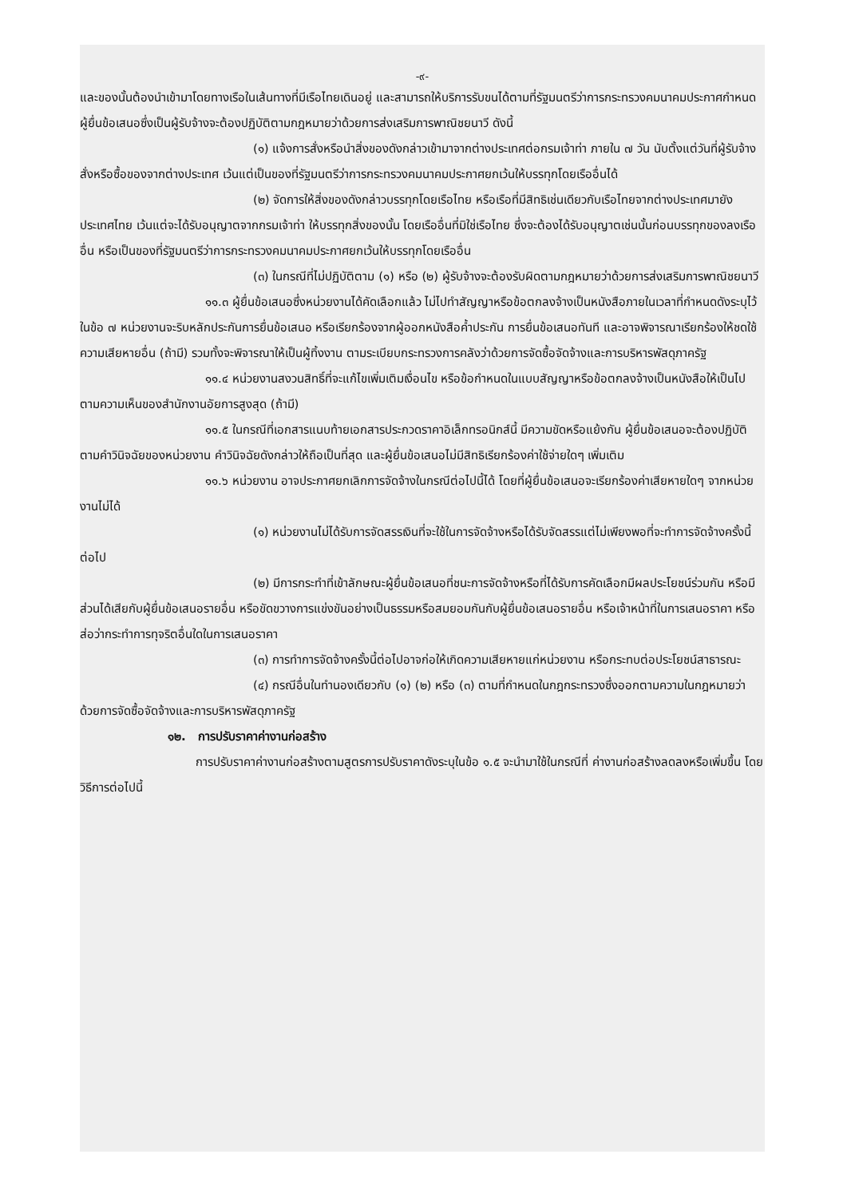-๙-
และของนั้นต้องนำเข้ามาโดยทางเรือในเส้นทางที่มีเรือไทยเดินอยู่ และสามารถให้บริการรับขนได้ตามที่รัฐมนตรีว่าการกระทรวงคมนาคมประกาศกำหนด ผู้ยื่นข้อเสนอซึ่งเป็นผู้รับจ้างจะต้องปฏิบัติตามกฎหมายว่าด้วยการส่งเสริมการพาณิชยนาวี ดังนี้
(๑) แจ้งการสั่งหรือนำสิ่งของดังกล่าวเข้ามาจากต่างประเทศต่อกรมเจ้าท่า ภายใน ๗ วัน นับตั้งแต่วันที่ผู้รับจ้างสั่งหรือซื้อของจากต่างประเทศ เว้นแต่เป็นของที่รัฐมนตรีว่าการกระทรวงคมนาคมประกาศยกเว้นให้บรรทุกโดยเรืออื่นได้
(๒) จัดการให้สิ่งของดังกล่าวบรรทุกโดยเรือไทย หรือเรือที่มีสิทธิเช่นเดียวกับเรือไทยจากต่างประเทศมายังประเทศไทย เว้นแต่จะได้รับอนุญาตจากกรมเจ้าท่า ให้บรรทุกสิ่งของนั้น โดยเรืออื่นที่มิใช่เรือไทย ซึ่งจะต้องได้รับอนุญาตเช่นนั้นก่อนบรรทุกของลงเรืออื่น หรือเป็นของที่รัฐมนตรีว่าการกระทรวงคมนาคมประกาศยกเว้นให้บรรทุกโดยเรืออื่น
(๓) ในกรณีที่ไม่ปฏิบัติตาม (๑) หรือ (๒) ผู้รับจ้างจะต้องรับผิดตามกฎหมายว่าด้วยการส่งเสริมการพาณิชยนาวี
๑๑.๓ ผู้ยื่นข้อเสนอซึ่งหน่วยงานได้คัดเลือกแล้ว ไม่ไปทำสัญญาหรือข้อตกลงจ้างเป็นหนังสือภายในเวลาที่กำหนดดังระบุไว้ในข้อ ๗ หน่วยงานจะริบหลักประกันการยื่นข้อเสนอ หรือเรียกร้องจากผู้ออกหนังสือค้ำประกัน การยื่นข้อเสนอทันที และอาจพิจารณาเรียกร้องให้ชดใช้ความเสียหายอื่น (ถ้ามี) รวมทั้งจะพิจารณาให้เป็นผู้ทิ้งงาน ตามระเบียบกระทรวงการคลังว่าด้วยการจัดซื้อจัดจ้างและการบริหารพัสดุภาครัฐ
๑๑.๔ หน่วยงานสงวนสิทธิ์ที่จะแก้ไขเพิ่มเติมเงื่อนไข หรือข้อกำหนดในแบบสัญญาหรือข้อตกลงจ้างเป็นหนังสือให้เป็นไปตามความเห็นของสำนักงานอัยการสูงสุด (ถ้ามี)
๑๑.๕ ในกรณีที่เอกสารแนบท้ายเอกสารประกวดราคาอิเล็กทรอนิกส์นี้ มีความขัดหรือแย้งกัน ผู้ยื่นข้อเสนอจะต้องปฏิบัติตามคำวินิจฉัยของหน่วยงาน คำวินิจฉัยดังกล่าวให้ถือเป็นที่สุด และผู้ยื่นข้อเสนอไม่มีสิทธิเรียกร้องค่าใช้จ่ายใดๆ เพิ่มเติม
๑๑.๖ หน่วยงาน อาจประกาศยกเลิกการจัดจ้างในกรณีต่อไปนี้ได้ โดยที่ผู้ยื่นข้อเสนอจะเรียกร้องค่าเสียหายใดๆ จากหน่วยงานไม่ได้
(๑) หน่วยงานไม่ได้รับการจัดสรรเงินที่จะใช้ในการจัดจ้างหรือได้รับจัดสรรแต่ไม่เพียงพอที่จะทำการจัดจ้างครั้งนี้ต่อไป
(๒) มีการกระทำที่เข้าลักษณะผู้ยื่นข้อเสนอที่ชนะการจัดจ้างหรือที่ได้รับการคัดเลือกมีผลประโยชน์ร่วมกัน หรือมีส่วนได้เสียกับผู้ยื่นข้อเสนอรายอื่น หรือขัดขวางการแข่งขันอย่างเป็นธรรมหรือสมยอมกันกับผู้ยื่นข้อเสนอรายอื่น หรือเจ้าหน้าที่ในการเสนอราคา หรือส่อว่ากระทำการทุจริตอื่นใดในการเสนอราคา
(๓) การทำการจัดจ้างครั้งนี้ต่อไปอาจก่อให้เกิดความเสียหายแก่หน่วยงาน หรือกระทบต่อประโยชน์สาธารณะ
(๔) กรณีอื่นในทำนองเดียวกับ (๑) (๒) หรือ (๓) ตามที่กำหนดในกฎกระทรวงซึ่งออกตามความในกฎหมายว่าด้วยการจัดซื้อจัดจ้างและการบริหารพัสดุภาครัฐ
๑๒. การปรับราคาค่างานก่อสร้าง
การปรับราคาค่างานก่อสร้างตามสูตรการปรับราคาดังระบุในข้อ ๑.๕ จะนำมาใช้ในกรณีที่ ค่างานก่อสร้างลดลงหรือเพิ่มขึ้น โดยวิธีการต่อไปนี้